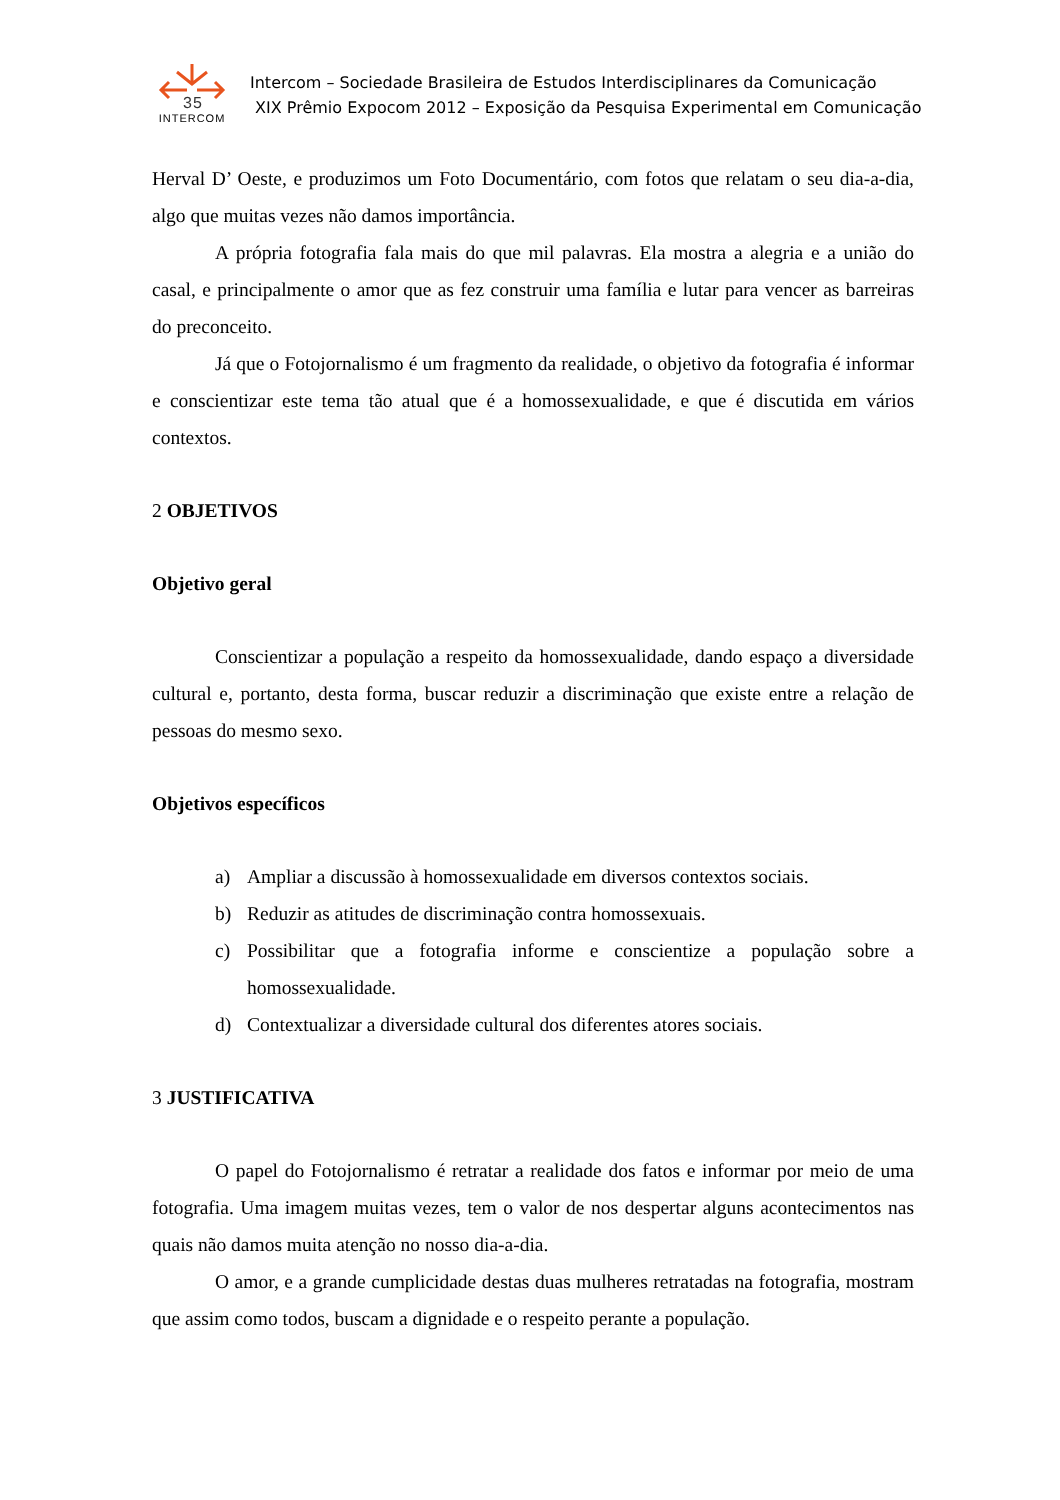35
INTERCOM
Intercom – Sociedade Brasileira de Estudos Interdisciplinares da Comunicação
XIX Prêmio Expocom 2012 – Exposição da Pesquisa Experimental em Comunicação
Herval D’ Oeste, e produzimos um Foto Documentário, com fotos que relatam o seu dia-a-dia, algo que muitas vezes não damos importância.
A própria fotografia fala mais do que mil palavras. Ela mostra a alegria e a união do casal, e principalmente o amor que as fez construir uma família e lutar para vencer as barreiras do preconceito.
Já que o Fotojornalismo é um fragmento da realidade, o objetivo da fotografia é informar e conscientizar este tema tão atual que é a homossexualidade, e que é discutida em vários contextos.
2 OBJETIVOS
Objetivo geral
Conscientizar a população a respeito da homossexualidade, dando espaço a diversidade cultural e, portanto, desta forma, buscar reduzir a discriminação que existe entre a relação de pessoas do mesmo sexo.
Objetivos específicos
a) Ampliar a discussão à homossexualidade em diversos contextos sociais.
b) Reduzir as atitudes de discriminação contra homossexuais.
c) Possibilitar que a fotografia informe e conscientize a população sobre a homossexualidade.
d) Contextualizar a diversidade cultural dos diferentes atores sociais.
3 JUSTIFICATIVA
O papel do Fotojornalismo é retratar a realidade dos fatos e informar por meio de uma fotografia. Uma imagem muitas vezes, tem o valor de nos despertar alguns acontecimentos nas quais não damos muita atenção no nosso dia-a-dia.
O amor, e a grande cumplicidade destas duas mulheres retratadas na fotografia, mostram que assim como todos, buscam a dignidade e o respeito perante a população.